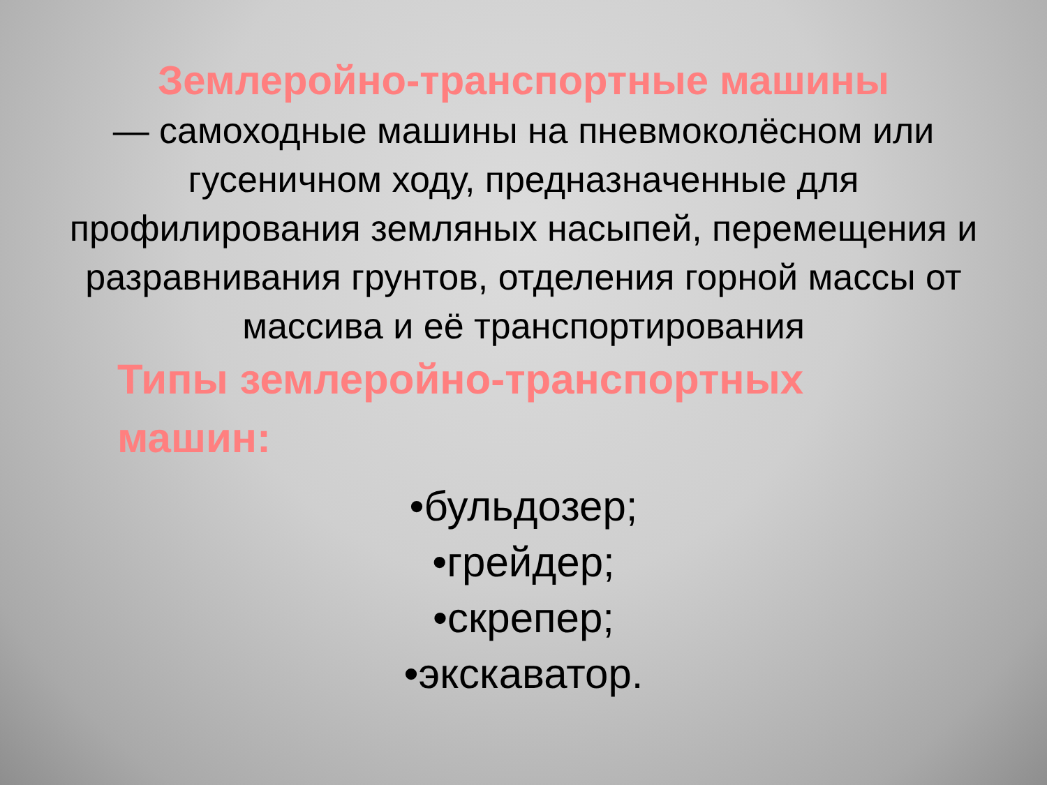Землеройно-транспортные машины
— самоходные машины на пневмоколёсном или гусеничном ходу, предназначенные для профилирования земляных насыпей, перемещения и разравнивания грунтов, отделения горной массы от массива и её транспортирования
Типы землеройно-транспортных машин:
•бульдозер;
•грейдер;
•скрепер;
•экскаватор.